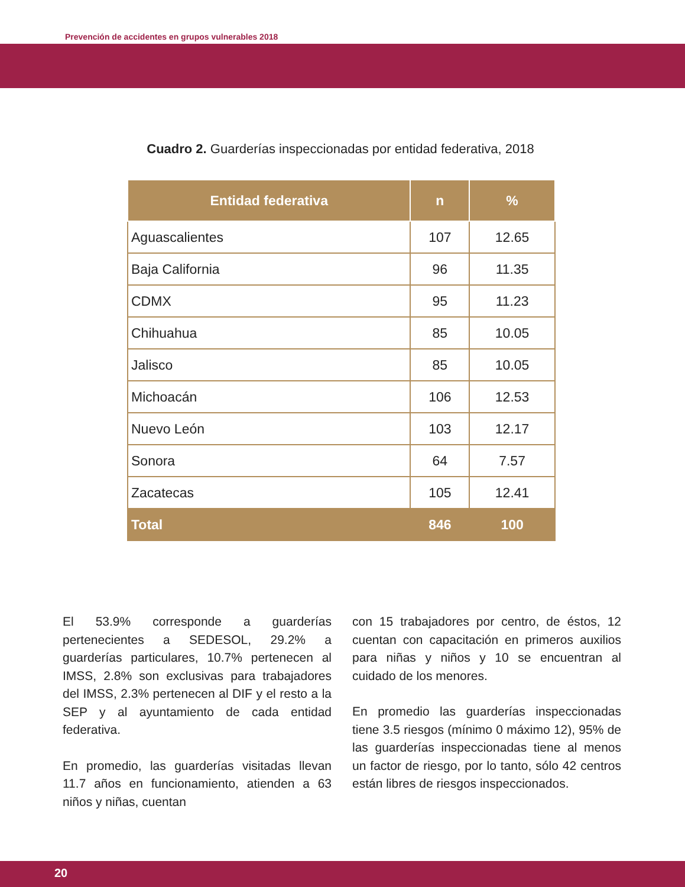Prevención de accidentes en grupos vulnerables 2018
Cuadro 2. Guarderías inspeccionadas por entidad federativa, 2018
| Entidad federativa | n | % |
| --- | --- | --- |
| Aguascalientes | 107 | 12.65 |
| Baja California | 96 | 11.35 |
| CDMX | 95 | 11.23 |
| Chihuahua | 85 | 10.05 |
| Jalisco | 85 | 10.05 |
| Michoacán | 106 | 12.53 |
| Nuevo León | 103 | 12.17 |
| Sonora | 64 | 7.57 |
| Zacatecas | 105 | 12.41 |
| Total | 846 | 100 |
El 53.9% corresponde a guarderías pertenecientes a SEDESOL, 29.2% a guarderías particulares, 10.7% pertenecen al IMSS, 2.8% son exclusivas para trabajadores del IMSS, 2.3% pertenecen al DIF y el resto a la SEP y al ayuntamiento de cada entidad federativa.
En promedio, las guarderías visitadas llevan 11.7 años en funcionamiento, atienden a 63 niños y niñas, cuentan
con 15 trabajadores por centro, de éstos, 12 cuentan con capacitación en primeros auxilios para niñas y niños y 10 se encuentran al cuidado de los menores.
En promedio las guarderías inspeccionadas tiene 3.5 riesgos (mínimo 0 máximo 12), 95% de las guarderías inspeccionadas tiene al menos un factor de riesgo, por lo tanto, sólo 42 centros están libres de riesgos inspeccionados.
20